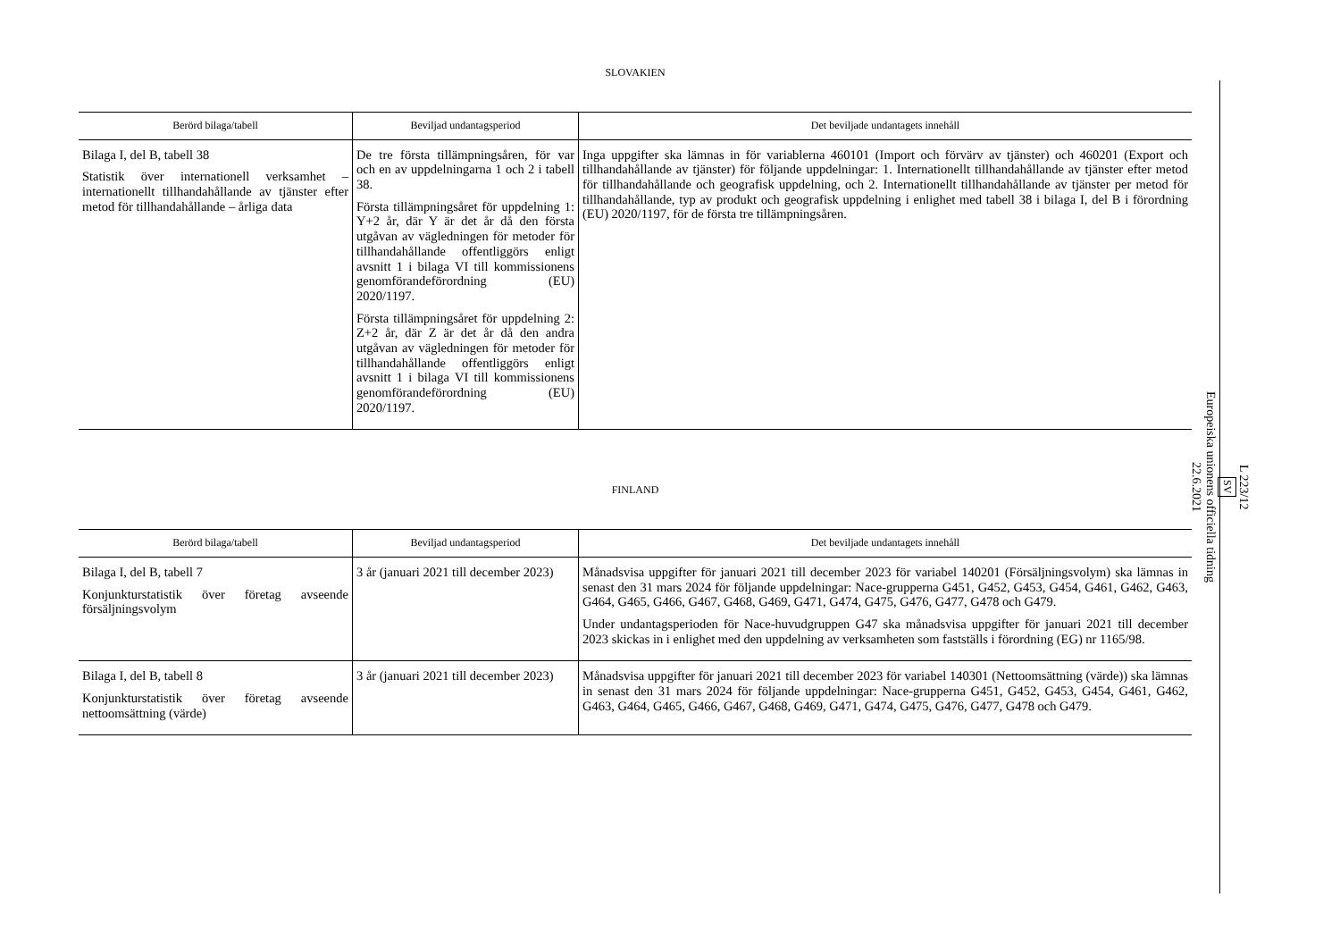SLOVAKIEN
| Berörd bilaga/tabell | Beviljad undantagsperiod | Det beviljade undantagets innehåll |
| --- | --- | --- |
| Bilaga I, del B, tabell 38 Statistik över internationell verksamhet – internationellt tillhandahållande av tjänster efter metod för tillhandahållande – årliga data | De tre första tillämpningsåren, för var och en av uppdelningarna 1 och 2 i tabell 38. Första tillämpningsåret för uppdelning 1: Y+2 år, där Y är det år då den första utgåvan av vägledningen för metoder för tillhandahållande offentliggörs enligt avsnitt 1 i bilaga VI till kommissionens genomförandeförordning (EU) 2020/1197. Första tillämpningsåret för uppdelning 2: Z+2 år, där Z är det år då den andra utgåvan av vägledningen för metoder för tillhandahållande offentliggörs enligt avsnitt 1 i bilaga VI till kommissionens genomförandeförordning (EU) 2020/1197. | Inga uppgifter ska lämnas in för variablerna 460101 (Import och förvärv av tjänster) och 460201 (Export och tillhandahållande av tjänster) för följande uppdelningar: 1. Internationellt tillhandahållande av tjänster efter metod för tillhandahållande och geografisk uppdelning, och 2. Internationellt tillhandahållande av tjänster per metod för tillhandahållande, typ av produkt och geografisk uppdelning i enlighet med tabell 38 i bilaga I, del B i förordning (EU) 2020/1197, för de första tre tillämpningsåren. |
FINLAND
| Berörd bilaga/tabell | Beviljad undantagsperiod | Det beviljade undantagets innehåll |
| --- | --- | --- |
| Bilaga I, del B, tabell 7 Konjunkturstatistik över företag avseende försäljningsvolym | 3 år (januari 2021 till december 2023) | Månadsvisa uppgifter för januari 2021 till december 2023 för variabel 140201 (Försäljningsvolym) ska lämnas in senast den 31 mars 2024 för följande uppdelningar: Nace-grupperna G451, G452, G453, G454, G461, G462, G463, G464, G465, G466, G467, G468, G469, G471, G474, G475, G476, G477, G478 och G479. Under undantagsperioden för Nace-huvudgruppen G47 ska månadsvisa uppgifter för januari 2021 till december 2023 skickas in i enlighet med den uppdelning av verksamheten som fastställs i förordning (EG) nr 1165/98. |
| Bilaga I, del B, tabell 8 Konjunkturstatistik över företag avseende nettoomsättning (värde) | 3 år (januari 2021 till december 2023) | Månadsvisa uppgifter för januari 2021 till december 2023 för variabel 140301 (Nettoomsättning (värde)) ska lämnas in senast den 31 mars 2024 för följande uppdelningar: Nace-grupperna G451, G452, G453, G454, G461, G462, G463, G464, G465, G466, G467, G468, G469, G471, G474, G475, G476, G477, G478 och G479. |
L 223/12
SV
Europeiska unionens officiella tidning
22.6.2021